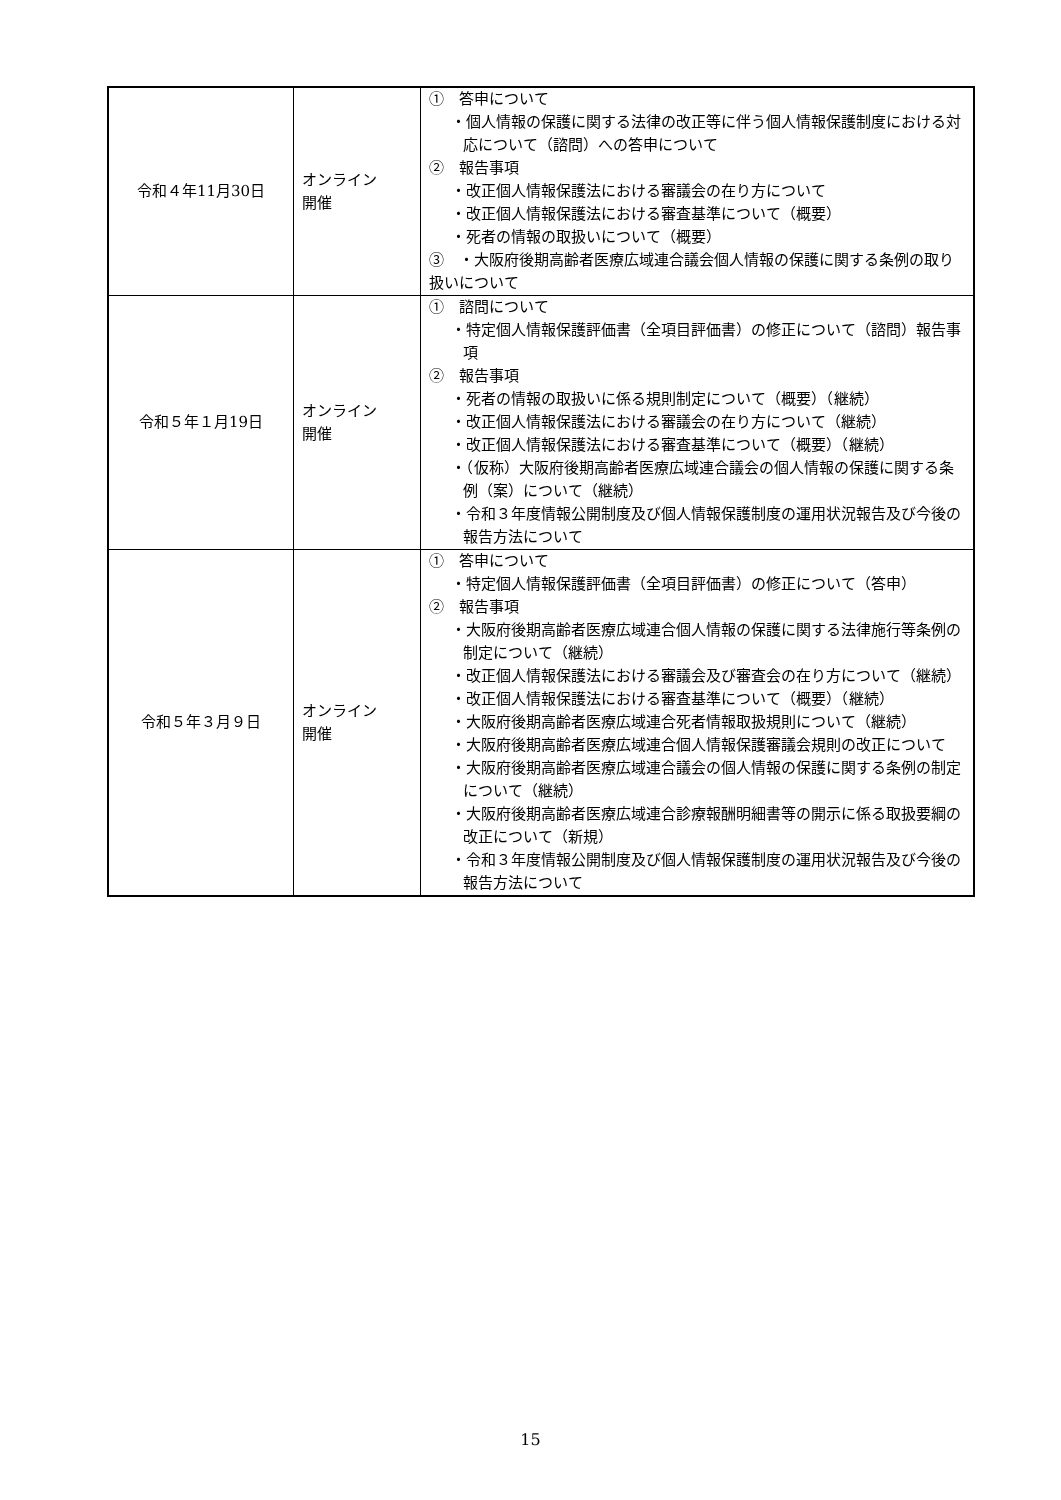| 令和４年11月30日 | オンライン 開催 | ① 答申について ・個人情報の保護に関する法律の改正等に伴う個人情報保護制度における対応について（諮問）への答申について ② 報告事項 ・改正個人情報保護法における審議会の在り方について ・改正個人情報保護法における審査基準について（概要） ・死者の情報の取扱いについて（概要） ③ ・大阪府後期高齢者医療広域連合議会個人情報の保護に関する条例の取り扱いについて |
| 令和５年１月19日 | オンライン 開催 | ① 諮問について ・特定個人情報保護評価書（全項目評価書）の修正について（諮問）報告事項 ② 報告事項 ・死者の情報の取扱いに係る規則制定について（概要）（継続） ・改正個人情報保護法における審議会の在り方について（継続） ・改正個人情報保護法における審査基準について（概要）（継続） ・（仮称）大阪府後期高齢者医療広域連合議会の個人情報の保護に関する条例（案）について（継続） ・令和３年度情報公開制度及び個人情報保護制度の運用状況報告及び今後の報告方法について |
| 令和５年３月９日 | オンライン 開催 | ① 答申について ・特定個人情報保護評価書（全項目評価書）の修正について（答申） ② 報告事項 ・大阪府後期高齢者医療広域連合個人情報の保護に関する法律施行等条例の制定について（継続） ・改正個人情報保護法における審議会及び審査会の在り方について（継続） ・改正個人情報保護法における審査基準について（概要）（継続） ・大阪府後期高齢者医療広域連合死者情報取扱規則について（継続） ・大阪府後期高齢者医療広域連合個人情報保護審議会規則の改正について ・大阪府後期高齢者医療広域連合議会の個人情報の保護に関する条例の制定について（継続） ・大阪府後期高齢者医療広域連合診療報酬明細書等の開示に係る取扱要綱の改正について（新規） ・令和３年度情報公開制度及び個人情報保護制度の運用状況報告及び今後の報告方法について |
15